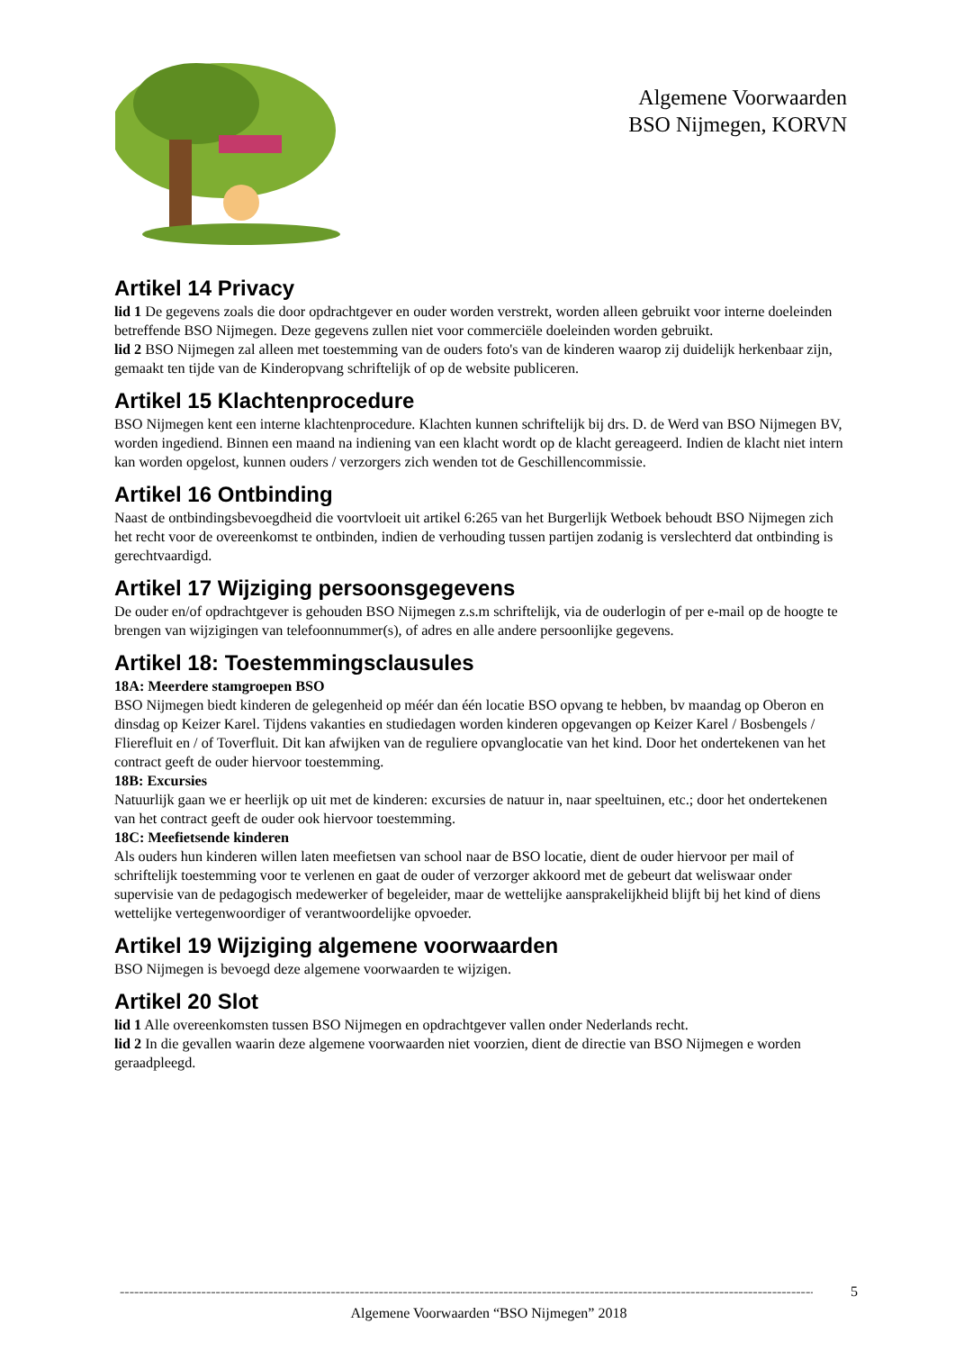Algemene Voorwaarden
BSO Nijmegen, KORVN
Artikel 14 Privacy
lid 1 De gegevens zoals die door opdrachtgever en ouder worden verstrekt, worden alleen gebruikt voor interne doeleinden betreffende BSO Nijmegen. Deze gegevens zullen niet voor commerciële doeleinden worden gebruikt.
lid 2 BSO Nijmegen zal alleen met toestemming van de ouders foto's van de kinderen waarop zij duidelijk herkenbaar zijn, gemaakt ten tijde van de Kinderopvang schriftelijk of op de website publiceren.
Artikel 15 Klachtenprocedure
BSO Nijmegen kent een interne klachtenprocedure. Klachten kunnen schriftelijk bij drs. D. de Werd van BSO Nijmegen BV, worden ingediend. Binnen een maand na indiening van een klacht wordt op de klacht gereageerd. Indien de klacht niet intern kan worden opgelost, kunnen ouders / verzorgers zich wenden tot de Geschillencommissie.
Artikel 16 Ontbinding
Naast de ontbindingsbevoegdheid die voortvloeit uit artikel 6:265 van het Burgerlijk Wetboek behoudt BSO Nijmegen zich het recht voor de overeenkomst te ontbinden, indien de verhouding tussen partijen zodanig is verslechterd dat ontbinding is gerechtvaardigd.
Artikel 17 Wijziging persoonsgegevens
De ouder en/of opdrachtgever is gehouden BSO Nijmegen z.s.m schriftelijk, via de ouderlogin of per e-mail op de hoogte te brengen van wijzigingen van telefoonnummer(s), of adres en alle andere persoonlijke gegevens.
Artikel 18: Toestemmingsclausules
18A: Meerdere stamgroepen BSO
BSO Nijmegen biedt kinderen de gelegenheid op méér dan één locatie BSO opvang te hebben, bv maandag op Oberon en dinsdag op Keizer Karel. Tijdens vakanties en studiedagen worden kinderen opgevangen op Keizer Karel / Bosbengels / Flierefluit en / of Toverfluit. Dit kan afwijken van de reguliere opvanglocatie van het kind. Door het ondertekenen van het contract geeft de ouder hiervoor toestemming.
18B: Excursies
Natuurlijk gaan we er heerlijk op uit met de kinderen: excursies de natuur in, naar speeltuinen, etc.; door het ondertekenen van het contract geeft de ouder ook hiervoor toestemming.
18C: Meefietsende kinderen
Als ouders hun kinderen willen laten meefietsen van school naar de BSO locatie, dient de ouder hiervoor per mail of schriftelijk toestemming voor te verlenen en gaat de ouder of verzorger akkoord met de gebeurt dat weliswaar onder supervisie van de pedagogisch medewerker of begeleider, maar de wettelijke aansprakelijkheid blijft bij het kind of diens wettelijke vertegenwoordiger of verantwoordelijke opvoeder.
Artikel 19 Wijziging algemene voorwaarden
BSO Nijmegen is bevoegd deze algemene voorwaarden te wijzigen.
Artikel 20 Slot
lid 1 Alle overeenkomsten tussen BSO Nijmegen en opdrachtgever vallen onder Nederlands recht.
lid 2 In die gevallen waarin deze algemene voorwaarden niet voorzien, dient de directie van BSO Nijmegen e worden geraadpleegd.
------------------------------------------------------------------------------------------------------------------------------------------------------ 5
Algemene Voorwaarden “BSO Nijmegen” 2018